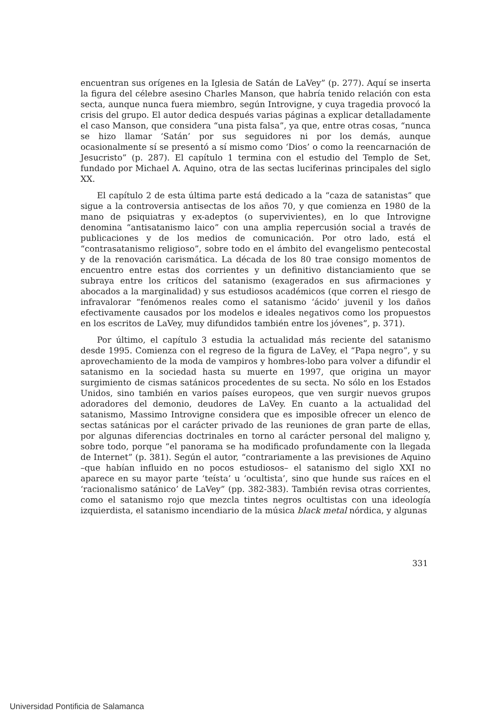encuentran sus orígenes en la Iglesia de Satán de LaVey” (p. 277). Aquí se inserta la figura del célebre asesino Charles Manson, que habría tenido relación con esta secta, aunque nunca fuera miembro, según Introvigne, y cuya tragedia provocó la crisis del grupo. El autor dedica después varias páginas a explicar detalladamente el caso Manson, que considera “una pista falsa”, ya que, entre otras cosas, “nunca se hizo llamar ‘Satán’ por sus seguidores ni por los demás, aunque ocasionalmente sí se presentó a sí mismo como ‘Dios’ o como la reencarnación de Jesucristo” (p. 287). El capítulo 1 termina con el estudio del Templo de Set, fundado por Michael A. Aquino, otra de las sectas luciferinas principales del siglo XX.
El capítulo 2 de esta última parte está dedicado a la “caza de satanistas” que sigue a la controversia antisectas de los años 70, y que comienza en 1980 de la mano de psiquiatras y ex-adeptos (o supervivientes), en lo que Introvigne denomina “antisatanismo laico” con una amplia repercusión social a través de publicaciones y de los medios de comunicación. Por otro lado, está el “contrasatanismo religioso”, sobre todo en el ámbito del evangelismo pentecostal y de la renovación carismática. La década de los 80 trae consigo momentos de encuentro entre estas dos corrientes y un definitivo distanciamiento que se subraya entre los críticos del satanismo (exagerados en sus afirmaciones y abocados a la marginalidad) y sus estudiosos académicos (que corren el riesgo de infravalorar “fenómenos reales como el satanismo ‘ácido’ juvenil y los daños efectivamente causados por los modelos e ideales negativos como los propuestos en los escritos de LaVey, muy difundidos también entre los jóvenes”, p. 371).
Por último, el capítulo 3 estudia la actualidad más reciente del satanismo desde 1995. Comienza con el regreso de la figura de LaVey, el “Papa negro”, y su aprovechamiento de la moda de vampiros y hombres-lobo para volver a difundir el satanismo en la sociedad hasta su muerte en 1997, que origina un mayor surgimiento de cismas satánicos procedentes de su secta. No sólo en los Estados Unidos, sino también en varios países europeos, que ven surgir nuevos grupos adoradores del demonio, deudores de LaVey. En cuanto a la actualidad del satanismo, Massimo Introvigne considera que es imposible ofrecer un elenco de sectas satánicas por el carácter privado de las reuniones de gran parte de ellas, por algunas diferencias doctrinales en torno al carácter personal del maligno y, sobre todo, porque “el panorama se ha modificado profundamente con la llegada de Internet” (p. 381). Según el autor, “contrariamente a las previsiones de Aquino –que habían influido en no pocos estudiosos– el satanismo del siglo XXI no aparece en su mayor parte ‘teísta’ u ‘ocultista’, sino que hunde sus raíces en el ‘racionalismo satánico’ de LaVey” (pp. 382-383). También revisa otras corrientes, como el satanismo rojo que mezcla tintes negros ocultistas con una ideología izquierdista, el satanismo incendiario de la música black metal nórdica, y algunas
331
Universidad Pontificia de Salamanca